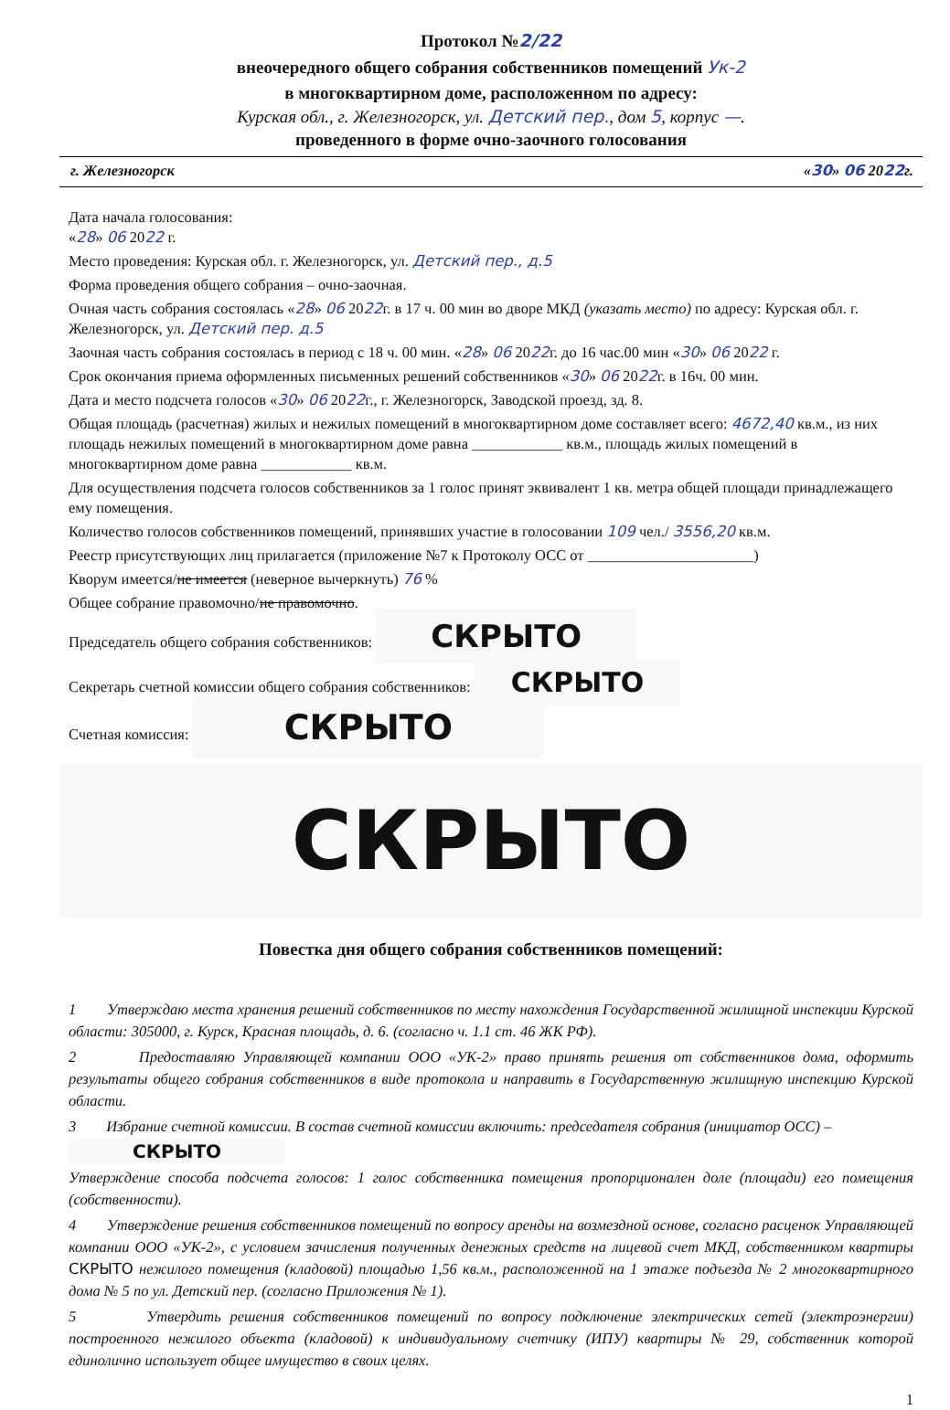Протокол №2/22
внеочередного общего собрания собственников помещений Ук-2
в многоквартирном доме, расположенном по адресу:
Курская обл., г. Железногорск, ул. Детский пер., дом 5, корпус —.
проведенного в форме очно-заочного голосования
г. Железногорск «30» 06 2022г.
Дата начала голосования:
«28» 06 2022 г.
Место проведения: Курская обл. г. Железногорск, ул. Детский пер., д.5
Форма проведения общего собрания – очно-заочная.
Очная часть собрания состоялась «28» 06 2022г. в 17 ч. 00 мин во дворе МКД (указать место) по адресу: Курская обл. г. Железногорск, ул. Детский пер. д.5
Заочная часть собрания состоялась в период с 18 ч. 00 мин. «28» 06 2022г. до 16 час.00 мин «30» 06 2022 г.
Срок окончания приема оформленных письменных решений собственников «30» 06 2022г. в 16ч. 00 мин.
Дата и место подсчета голосов «30» 06 2022г., г. Железногорск, Заводской проезд, зд. 8.
Общая площадь (расчетная) жилых и нежилых помещений в многоквартирном доме составляет всего: 4672,40 кв.м., из них площадь нежилых помещений в многоквартирном доме равна ____________ кв.м., площадь жилых помещений в многоквартирном доме равна ____________ кв.м.
Для осуществления подсчета голосов собственников за 1 голос принят эквивалент 1 кв. метра общей площади принадлежащего ему помещения.
Количество голосов собственников помещений, принявших участие в голосовании 109 чел./ 3556,20 кв.м.
Реестр присутствующих лиц прилагается (приложение №7 к Протоколу ОСС от ______________________)
Кворум имеется/не имеется (неверное вычеркнуть) 76 %
Общее собрание правомочно/не правомочно.
Председатель общего собрания собственников: СКРЫТО
Секретарь счетной комиссии общего собрания собственников: СКРЫТО
Счетная комиссия: СКРЫТО
СКРЫТО
Повестка дня общего собрания собственников помещений:
1 Утверждаю места хранения решений собственников по месту нахождения Государственной жилищной инспекции Курской области: 305000, г. Курск, Красная площадь, д. 6. (согласно ч. 1.1 ст. 46 ЖК РФ).
2 Предоставляю Управляющей компании ООО «УК-2» право принять решения от собственников дома, оформить результаты общего собрания собственников в виде протокола и направить в Государственную жилищную инспекцию Курской области.
3 Избрание счетной комиссии. В состав счетной комиссии включить: председателя собрания (инициатор ОСС) –
СКРЫТО
Утверждение способа подсчета голосов: 1 голос собственника помещения пропорционален доле (площади) его помещения (собственности).
4 Утверждение решения собственников помещений по вопросу аренды на возмездной основе, согласно расценок Управляющей компании ООО «УК-2», с условием зачисления полученных денежных средств на лицевой счет МКД, собственником квартиры СКРЫТО нежилого помещения (кладовой) площадью 1,56 кв.м., расположенной на 1 этаже подъезда № 2 многоквартирного дома № 5 по ул. Детский пер. (согласно Приложения № 1).
5 Утвердить решения собственников помещений по вопросу подключение электрических сетей (электроэнергии) построенного нежилого объекта (кладовой) к индивидуальному счетчику (ИПУ) квартиры № 29, собственник которой единолично использует общее имущество в своих целях.
1